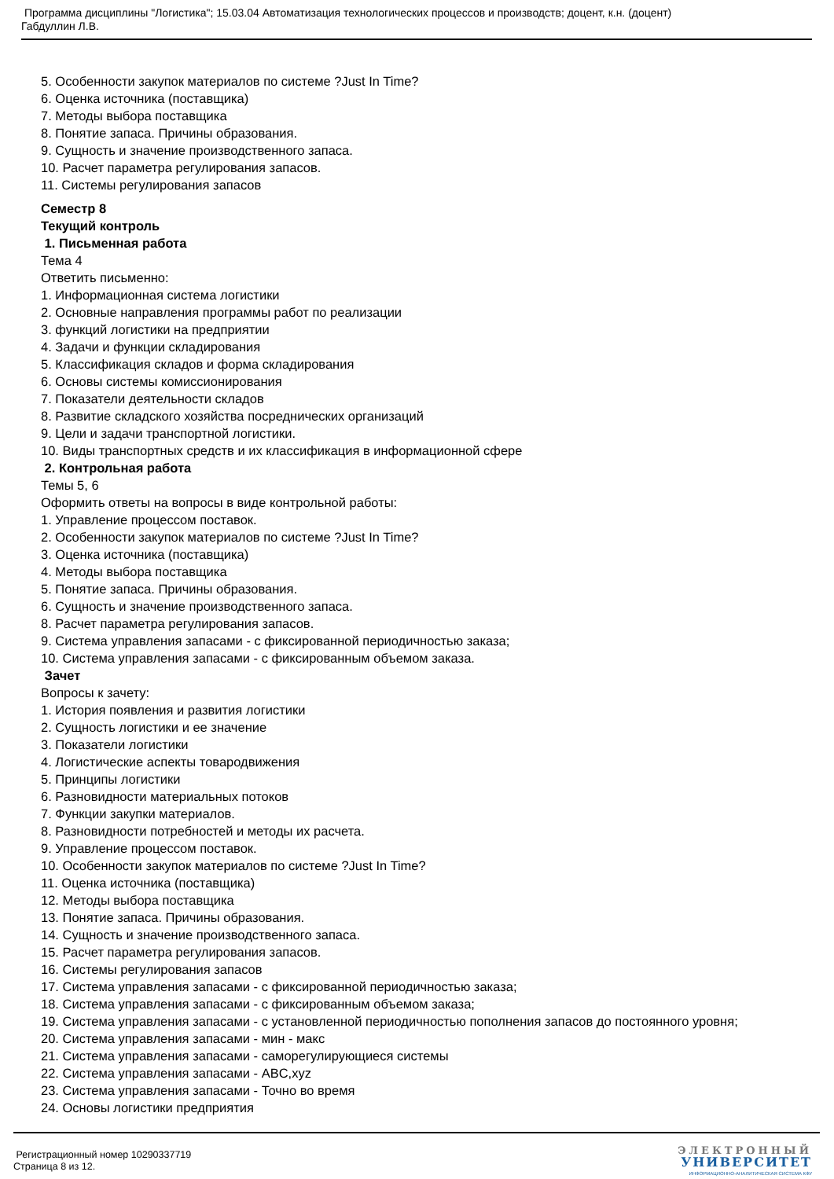Программа дисциплины "Логистика"; 15.03.04 Автоматизация технологических процессов и производств; доцент, к.н. (доцент)
Габдуллин Л.В.
5. Особенности закупок материалов по системе ?Just In Time?
6. Оценка источника (поставщика)
7. Методы выбора поставщика
8. Понятие запаса. Причины образования.
9. Сущность и значение производственного запаса.
10. Расчет параметра регулирования запасов.
11. Системы регулирования запасов
Семестр 8
Текущий контроль
1. Письменная работа
Тема 4
Ответить письменно:
1. Информационная система логистики
2. Основные направления программы работ по реализации
3. функций логистики на предприятии
4. Задачи и функции складирования
5. Классификация складов и форма складирования
6. Основы системы комиссионирования
7. Показатели деятельности складов
8. Развитие складского хозяйства посреднических организаций
9. Цели и задачи транспортной логистики.
10. Виды транспортных средств и их классификация в информационной сфере
2. Контрольная работа
Темы 5, 6
Оформить ответы на вопросы в виде контрольной работы:
1. Управление процессом поставок.
2. Особенности закупок материалов по системе ?Just In Time?
3. Оценка источника (поставщика)
4. Методы выбора поставщика
5. Понятие запаса. Причины образования.
6. Сущность и значение производственного запаса.
8. Расчет параметра регулирования запасов.
9. Система управления запасами - с фиксированной периодичностью заказа;
10. Система управления запасами - с фиксированным объемом заказа.
Зачет
Вопросы к зачету:
1. История появления и развития логистики
2. Сущность логистики и ее значение
3. Показатели логистики
4. Логистические аспекты товародвижения
5. Принципы логистики
6. Разновидности материальных потоков
7. Функции закупки материалов.
8. Разновидности потребностей и методы их расчета.
9. Управление процессом поставок.
10. Особенности закупок материалов по системе ?Just In Time?
11. Оценка источника (поставщика)
12. Методы выбора поставщика
13. Понятие запаса. Причины образования.
14. Сущность и значение производственного запаса.
15. Расчет параметра регулирования запасов.
16. Системы регулирования запасов
17. Система управления запасами - с фиксированной периодичностью заказа;
18. Система управления запасами - с фиксированным объемом заказа;
19. Система управления запасами - с установленной периодичностью пополнения запасов до постоянного уровня;
20. Система управления запасами - мин - макс
21. Система управления запасами - саморегулирующиеся системы
22. Система управления запасами - ABC,xyz
23. Система управления запасами - Точно во время
24. Основы логистики предприятия
Регистрационный номер 10290337719
Страница 8 из 12.
ЭЛЕКТРОННЫЙ
УНИВЕРСИТЕТ
ИНФОРМАЦИОННО-АНАЛИТИЧЕСКАЯ СИСТЕМА КФУ